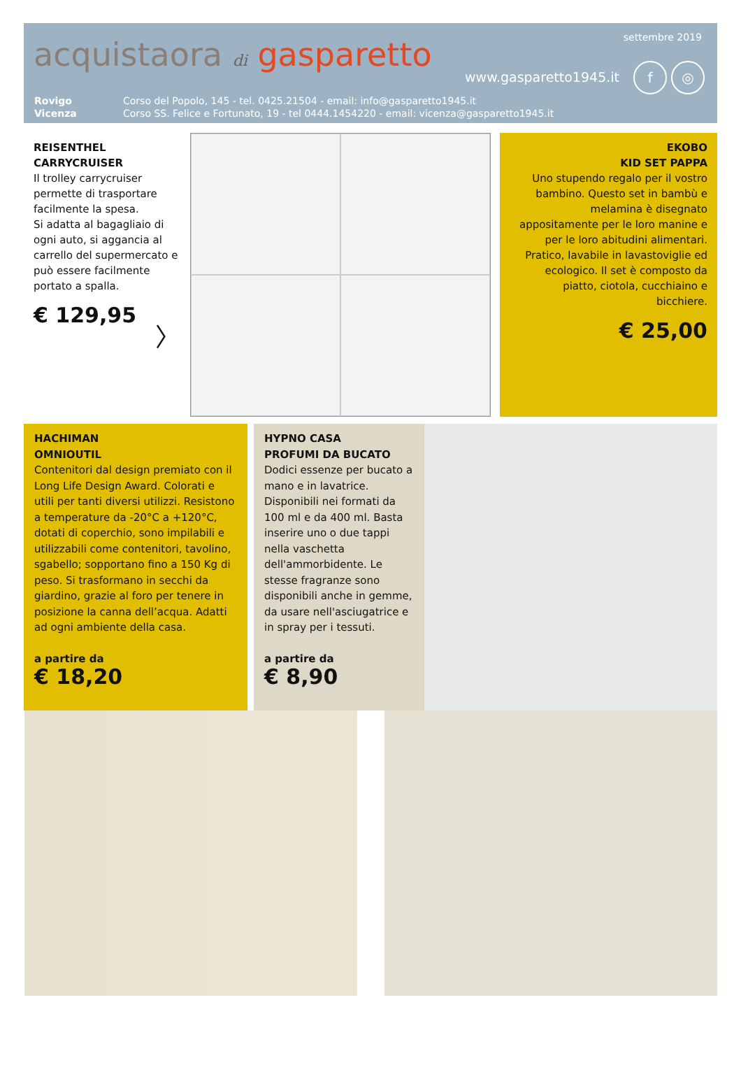acquistaora di gasparetto
settembre 2019
www.gasparetto1945.it
f ◎
Rovigo Corso del Popolo, 145 - tel. 0425.21504 - email: info@gasparetto1945.it Vicenza Corso SS. Felice e Fortunato, 19 - tel 0444.1454220 - email: vicenza@gasparetto1945.it
REISENTHEL
CARRYCRUISER
Il trolley carrycruiser permette di trasportare facilmente la spesa.
Si adatta al bagagliaio di ogni auto, si aggancia al carrello del supermercato e può essere facilmente portato a spalla.
€ 129,95
〉
EKOBO
KID SET PAPPA
Uno stupendo regalo per il vostro bambino. Questo set in bambù e melamina è disegnato appositamente per le loro manine e per le loro abitudini alimentari. Pratico, lavabile in lavastoviglie ed ecologico. Il set è composto da piatto, ciotola, cucchiaino e bicchiere.
€ 25,00
HACHIMAN
OMNIOUTIL
Contenitori dal design premiato con il Long Life Design Award. Colorati e utili per tanti diversi utilizzi. Resistono a temperature da -20°C a +120°C, dotati di coperchio, sono impilabili e utilizzabili come contenitori, tavolino, sgabello; sopportano fino a 150 Kg di peso. Si trasformano in secchi da giardino, grazie al foro per tenere in posizione la canna dell’acqua. Adatti ad ogni ambiente della casa.
a partire da
€ 18,20
HYPNO CASA
PROFUMI DA BUCATO
Dodici essenze per bucato a mano e in lavatrice.
Disponibili nei formati da 100 ml e da 400 ml. Basta inserire uno o due tappi nella vaschetta dell'ammorbidente. Le stesse fragranze sono disponibili anche in gemme, da usare nell'asciugatrice e in spray per i tessuti.
a partire da
€ 8,90